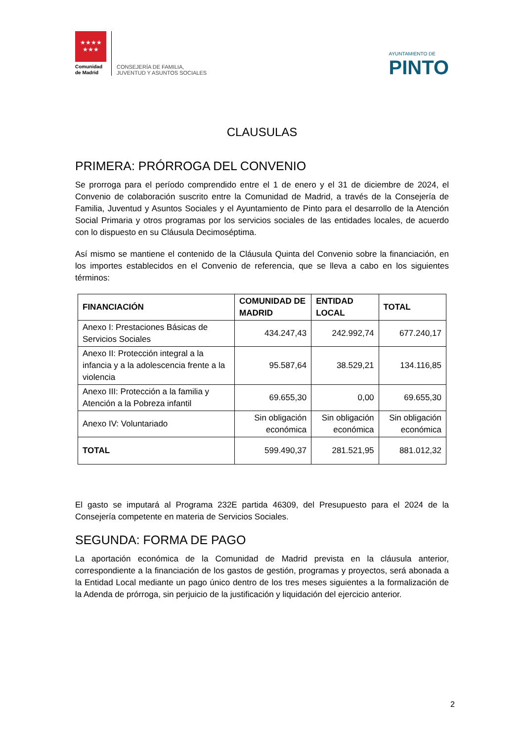★★★★
★★★
Comunidad de Madrid
CONSEJERÍA DE FAMILIA,
JUVENTUD Y ASUNTOS SOCIALES
AYUNTAMIENTO DE
PINTO
CLAUSULAS
PRIMERA: PRÓRROGA DEL CONVENIO
Se prorroga para el período comprendido entre el 1 de enero y el 31 de diciembre de 2024, el Convenio de colaboración suscrito entre la Comunidad de Madrid, a través de la Consejería de Familia, Juventud y Asuntos Sociales y el Ayuntamiento de Pinto para el desarrollo de la Atención Social Primaria y otros programas por los servicios sociales de las entidades locales, de acuerdo con lo dispuesto en su Cláusula Decimoséptima.
Así mismo se mantiene el contenido de la Cláusula Quinta del Convenio sobre la financiación, en los importes establecidos en el Convenio de referencia, que se lleva a cabo en los siguientes términos:
| FINANCIACIÓN | COMUNIDAD DE MADRID | ENTIDAD LOCAL | TOTAL |
| --- | --- | --- | --- |
| Anexo I: Prestaciones Básicas de Servicios Sociales | 434.247,43 | 242.992,74 | 677.240,17 |
| Anexo II: Protección integral a la infancia y a la adolescencia frente a la violencia | 95.587,64 | 38.529,21 | 134.116,85 |
| Anexo III: Protección a la familia y Atención a la Pobreza infantil | 69.655,30 | 0,00 | 69.655,30 |
| Anexo IV: Voluntariado | Sin obligación económica | Sin obligación económica | Sin obligación económica |
| TOTAL | 599.490,37 | 281.521,95 | 881.012,32 |
El gasto se imputará al Programa 232E partida 46309, del Presupuesto para el 2024 de la Consejería competente en materia de Servicios Sociales.
SEGUNDA: FORMA DE PAGO
La aportación económica de la Comunidad de Madrid prevista en la cláusula anterior, correspondiente a la financiación de los gastos de gestión, programas y proyectos, será abonada a la Entidad Local mediante un pago único dentro de los tres meses siguientes a la formalización de la Adenda de prórroga, sin perjuicio de la justificación y liquidación del ejercicio anterior.
2